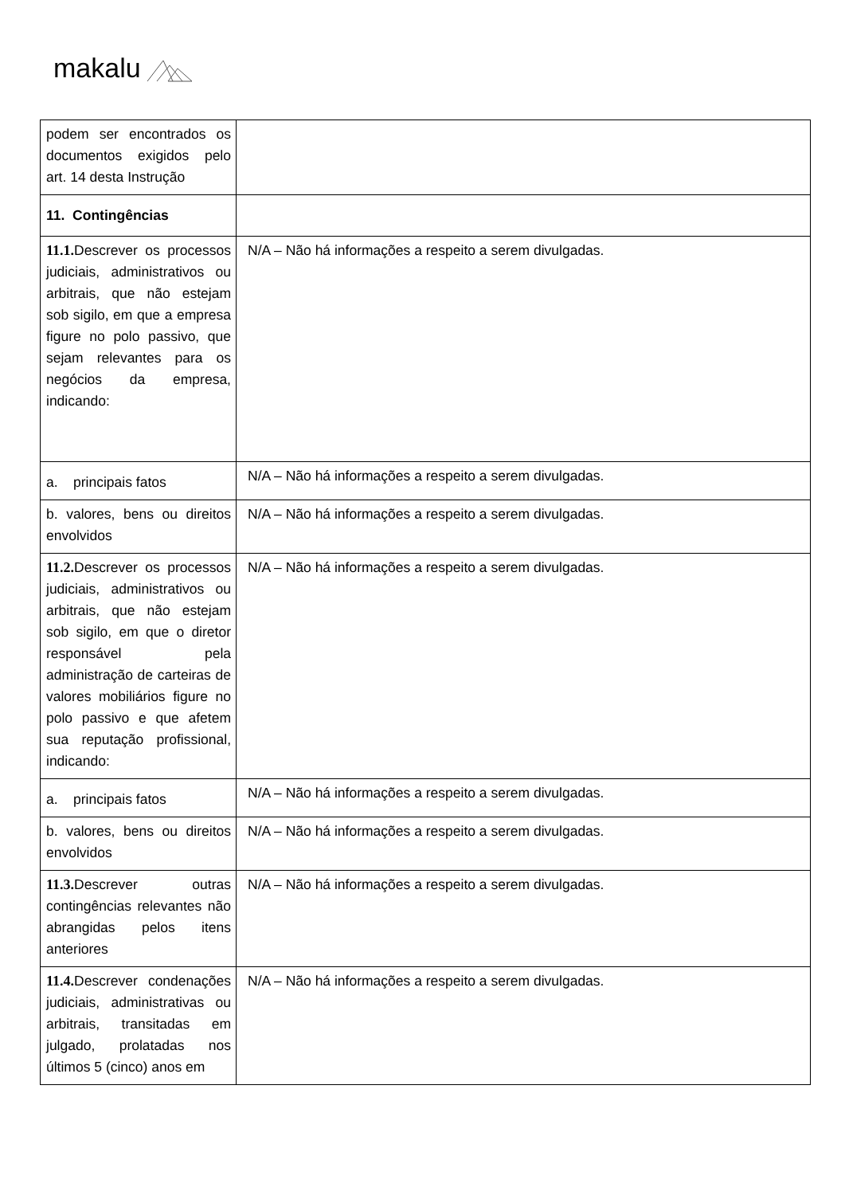makalu
| podem ser encontrados os documentos exigidos pelo art. 14 desta Instrução | |
| 11. Contingências | |
| 11.1. Descrever os processos judiciais, administrativos ou arbitrais, que não estejam sob sigilo, em que a empresa figure no polo passivo, que sejam relevantes para os negócios da empresa, indicando: | N/A – Não há informações a respeito a serem divulgadas. |
| a. principais fatos | N/A – Não há informações a respeito a serem divulgadas. |
| b. valores, bens ou direitos envolvidos | N/A – Não há informações a respeito a serem divulgadas. |
| 11.2. Descrever os processos judiciais, administrativos ou arbitrais, que não estejam sob sigilo, em que o diretor responsável pela administração de carteiras de valores mobiliários figure no polo passivo e que afetem sua reputação profissional, indicando: | N/A – Não há informações a respeito a serem divulgadas. |
| a. principais fatos | N/A – Não há informações a respeito a serem divulgadas. |
| b. valores, bens ou direitos envolvidos | N/A – Não há informações a respeito a serem divulgadas. |
| 11.3. Descrever outras contingências relevantes não abrangidas pelos itens anteriores | N/A – Não há informações a respeito a serem divulgadas. |
| 11.4. Descrever condenações judiciais, administrativas ou arbitrais, transitadas em julgado, prolatadas nos últimos 5 (cinco) anos em | N/A – Não há informações a respeito a serem divulgadas. |